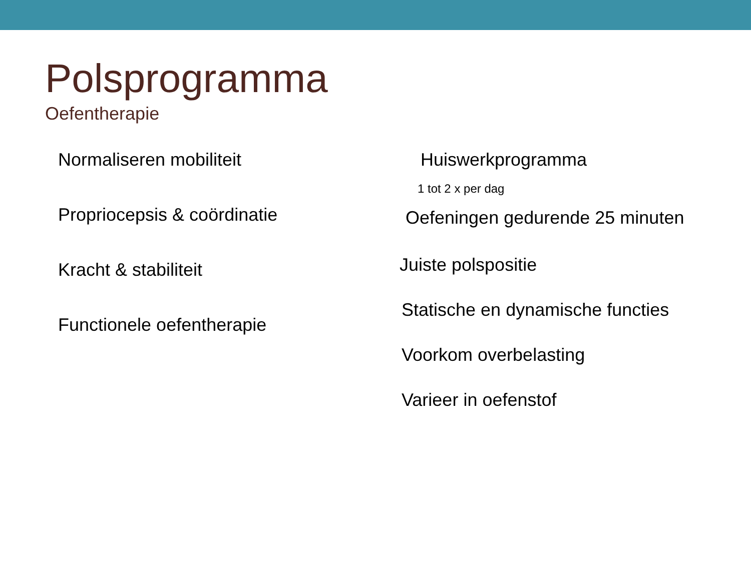Polsprogramma
Oefentherapie
Normaliseren mobiliteit
Propriocepsis & coördinatie
Kracht & stabiliteit
Functionele oefentherapie
Huiswerkprogramma
1 tot 2 x per dag
Oefeningen gedurende 25 minuten
Juiste polspositie
Statische en dynamische functies
Voorkom overbelasting
Varieer in oefenstof